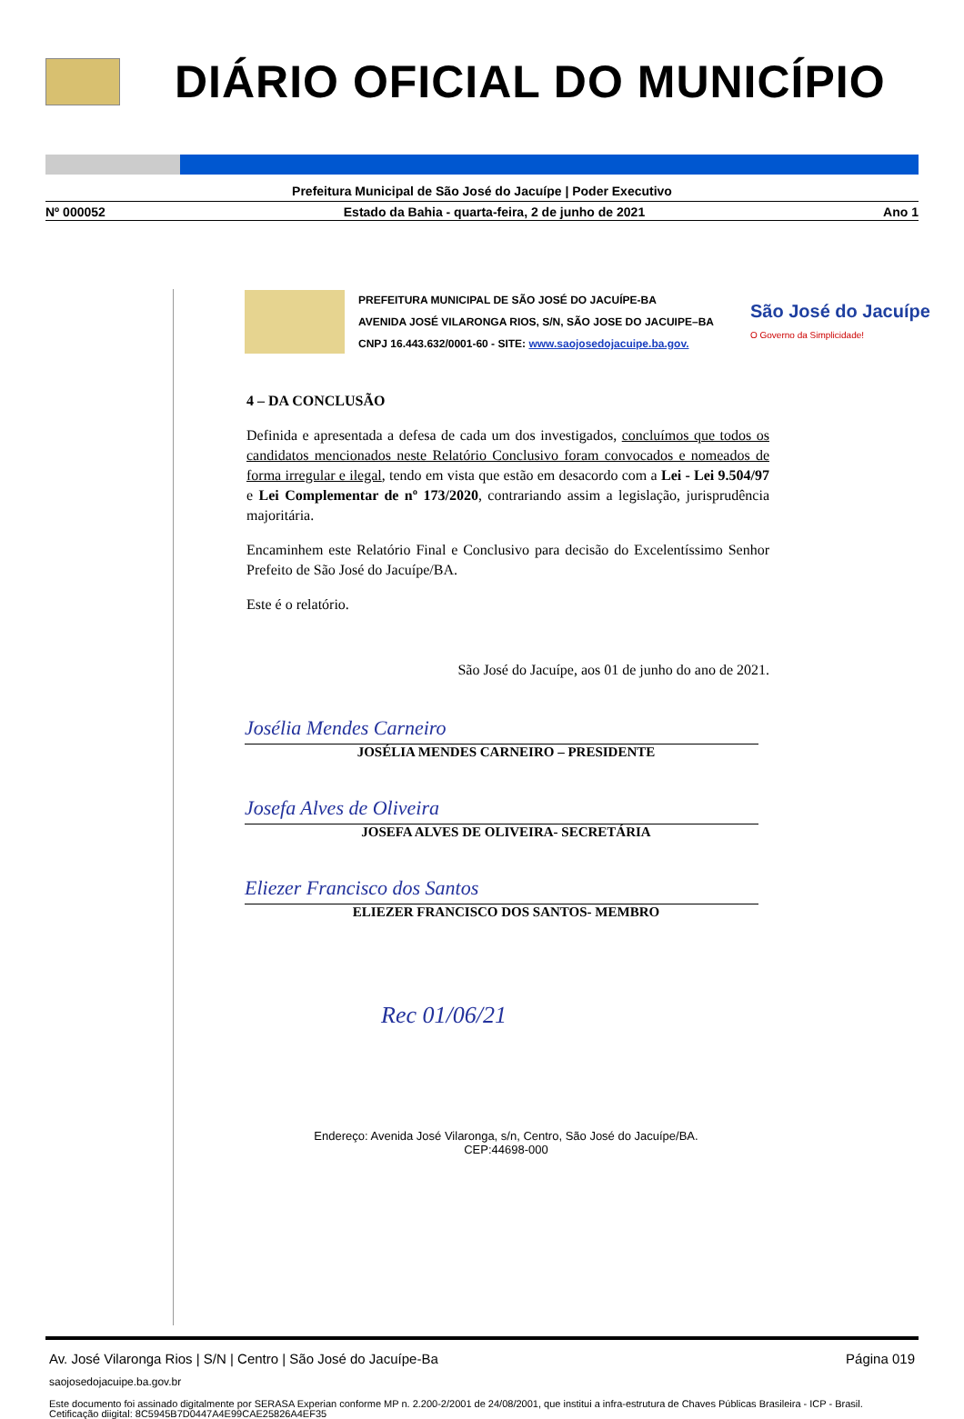DIÁRIO OFICIAL DO MUNICÍPIO
Prefeitura Municipal de São José do Jacuípe | Poder Executivo
Nº 000052 Estado da Bahia - quarta-feira, 2 de junho de 2021 Ano 1
PREFEITURA MUNICIPAL DE SÃO JOSÉ DO JACUÍPE-BA
AVENIDA JOSÉ VILARONGA RIOS, S/N, SÃO JOSE DO JACUIPE–BA
CNPJ 16.443.632/0001-60 - SITE: www.saojosedojacuipe.ba.gov.
São José do Jacuípe
O Governo da Simplicidade!
4 – DA CONCLUSÃO
Definida e apresentada a defesa de cada um dos investigados, concluímos que todos os candidatos mencionados neste Relatório Conclusivo foram convocados e nomeados de forma irregular e ilegal, tendo em vista que estão em desacordo com a Lei - Lei 9.504/97 e Lei Complementar de nº 173/2020, contrariando assim a legislação, jurisprudência majoritária.
Encaminhem este Relatório Final e Conclusivo para decisão do Excelentíssimo Senhor Prefeito de São José do Jacuípe/BA.
Este é o relatório.
São José do Jacuípe, aos 01 de junho do ano de 2021.
Josélia Mendes Carneiro
JOSÉLIA MENDES CARNEIRO – PRESIDENTE
Josefa Alves de Oliveira
JOSEFA ALVES DE OLIVEIRA- SECRETÁRIA
Eliezer Francisco dos Santos
ELIEZER FRANCISCO DOS SANTOS- MEMBRO
Rec 01/06/21
Endereço: Avenida José Vilaronga, s/n, Centro, São José do Jacuípe/BA.
CEP:44698-000
Av. José Vilaronga Rios | S/N | Centro | São José do Jacuípe-Ba Página 019
saojosedojacuipe.ba.gov.br
Este documento foi assinado digitalmente por SERASA Experian conforme MP n. 2.200-2/2001 de 24/08/2001, que institui a infra-estrutura de Chaves Públicas Brasileira - ICP - Brasil. Cetificação diigital: 8C5945B7D0447A4E99CAE25826A4EF35